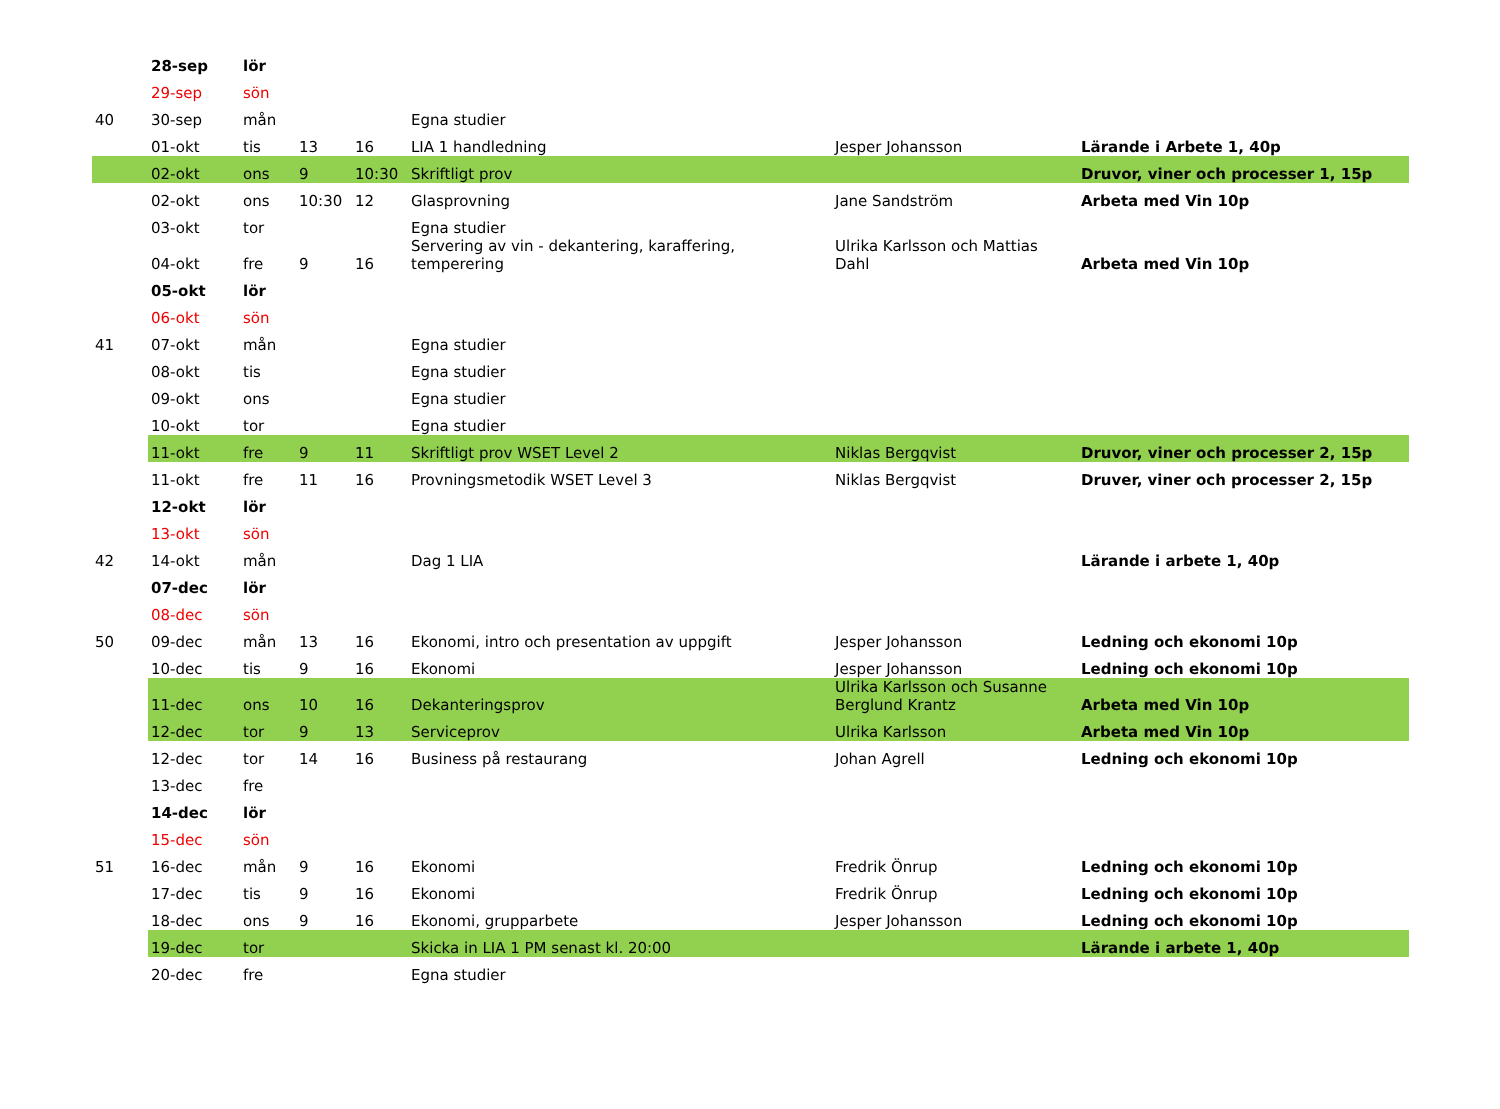| | 28-sep | lör | | | | | |
| | 29-sep | sön | | | | | |
| 40 | 30-sep | mån | | | Egna studier | | |
| | 01-okt | tis | 13 | 16 | LIA 1 handledning | Jesper Johansson | Lärande i Arbete 1, 40p |
| | 02-okt | ons | 9 | 10:30 | Skriftligt prov | | Druvor, viner och processer 1, 15p |
| | 02-okt | ons | 10:30 | 12 | Glasprovning | Jane Sandström | Arbeta med Vin 10p |
| | 03-okt | tor | | | Egna studier | | |
| | 04-okt | fre | 9 | 16 | Servering av vin - dekantering, karaffering, temperering | Ulrika Karlsson och Mattias Dahl | Arbeta med Vin 10p |
| | 05-okt | lör | | | | | |
| | 06-okt | sön | | | | | |
| 41 | 07-okt | mån | | | Egna studier | | |
| | 08-okt | tis | | | Egna studier | | |
| | 09-okt | ons | | | Egna studier | | |
| | 10-okt | tor | | | Egna studier | | |
| | 11-okt | fre | 9 | 11 | Skriftligt prov WSET Level 2 | Niklas Bergqvist | Druvor, viner och processer 2, 15p |
| | 11-okt | fre | 11 | 16 | Provningsmetodik WSET Level 3 | Niklas Bergqvist | Druver, viner och processer 2, 15p |
| | 12-okt | lör | | | | | |
| | 13-okt | sön | | | | | |
| 42 | 14-okt | mån | | | Dag 1 LIA | | Lärande i arbete 1, 40p |
| | 07-dec | lör | | | | | |
| | 08-dec | sön | | | | | |
| 50 | 09-dec | mån | 13 | 16 | Ekonomi, intro och presentation av uppgift | Jesper Johansson | Ledning och ekonomi 10p |
| | 10-dec | tis | 9 | 16 | Ekonomi | Jesper Johansson | Ledning och ekonomi 10p |
| | 11-dec | ons | 10 | 16 | Dekanteringsprov | Ulrika Karlsson och Susanne Berglund Krantz | Arbeta med Vin 10p |
| | 12-dec | tor | 9 | 13 | Serviceprov | Ulrika Karlsson | Arbeta med Vin 10p |
| | 12-dec | tor | 14 | 16 | Business på restaurang | Johan Agrell | Ledning och ekonomi 10p |
| | 13-dec | fre | | | | | |
| | 14-dec | lör | | | | | |
| | 15-dec | sön | | | | | |
| 51 | 16-dec | mån | 9 | 16 | Ekonomi | Fredrik Önrup | Ledning och ekonomi 10p |
| | 17-dec | tis | 9 | 16 | Ekonomi | Fredrik Önrup | Ledning och ekonomi 10p |
| | 18-dec | ons | 9 | 16 | Ekonomi, grupparbete | Jesper Johansson | Ledning och ekonomi 10p |
| | 19-dec | tor | | | Skicka in LIA 1 PM senast kl. 20:00 | | Lärande i arbete 1, 40p |
| | 20-dec | fre | | | Egna studier | | |